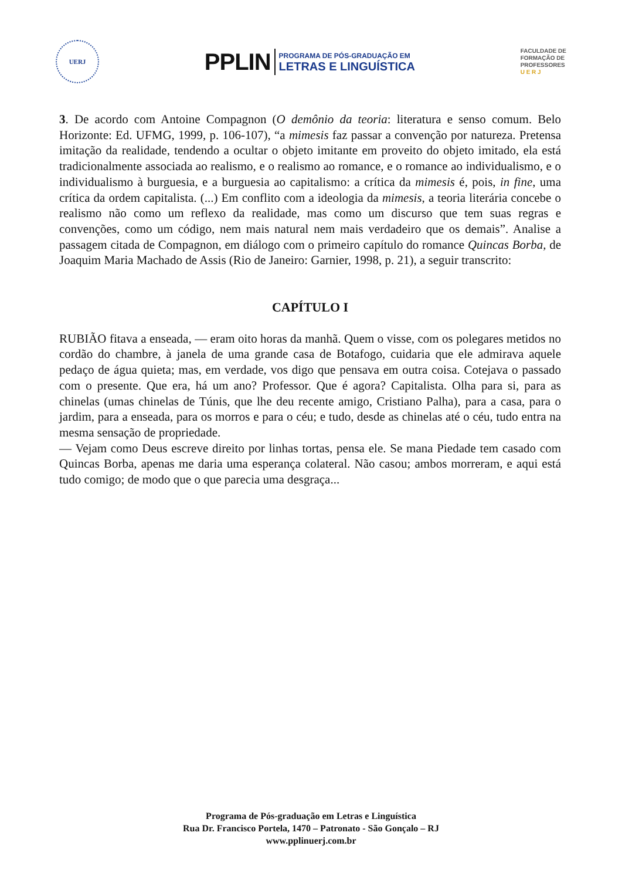UERJ
PPLIN PROGRAMA DE PÓS-GRADUAÇÃO EM
LETRAS E LINGUÍSTICA
FACULDADE DE
FORMAÇÃO DE
PROFESSORES
U E R J
3. De acordo com Antoine Compagnon (O demônio da teoria: literatura e senso comum. Belo Horizonte: Ed. UFMG, 1999, p. 106-107), “a mimesis faz passar a convenção por natureza. Pretensa imitação da realidade, tendendo a ocultar o objeto imitante em proveito do objeto imitado, ela está tradicionalmente associada ao realismo, e o realismo ao romance, e o romance ao individualismo, e o individualismo à burguesia, e a burguesia ao capitalismo: a crítica da mimesis é, pois, in fine, uma crítica da ordem capitalista. (...) Em conflito com a ideologia da mimesis, a teoria literária concebe o realismo não como um reflexo da realidade, mas como um discurso que tem suas regras e convenções, como um código, nem mais natural nem mais verdadeiro que os demais”. Analise a passagem citada de Compagnon, em diálogo com o primeiro capítulo do romance Quincas Borba, de Joaquim Maria Machado de Assis (Rio de Janeiro: Garnier, 1998, p. 21), a seguir transcrito:
CAPÍTULO I
RUBIÃO fitava a enseada, — eram oito horas da manhã. Quem o visse, com os polegares metidos no cordão do chambre, à janela de uma grande casa de Botafogo, cuidaria que ele admirava aquele pedaço de água quieta; mas, em verdade, vos digo que pensava em outra coisa. Cotejava o passado com o presente. Que era, há um ano? Professor. Que é agora? Capitalista. Olha para si, para as chinelas (umas chinelas de Túnis, que lhe deu recente amigo, Cristiano Palha), para a casa, para o jardim, para a enseada, para os morros e para o céu; e tudo, desde as chinelas até o céu, tudo entra na mesma sensação de propriedade.
— Vejam como Deus escreve direito por linhas tortas, pensa ele. Se mana Piedade tem casado com Quincas Borba, apenas me daria uma esperança colateral. Não casou; ambos morreram, e aqui está tudo comigo; de modo que o que parecia uma desgraça...
Programa de Pós-graduação em Letras e Linguística
Rua Dr. Francisco Portela, 1470 – Patronato - São Gonçalo – RJ
www.pplinuerj.com.br